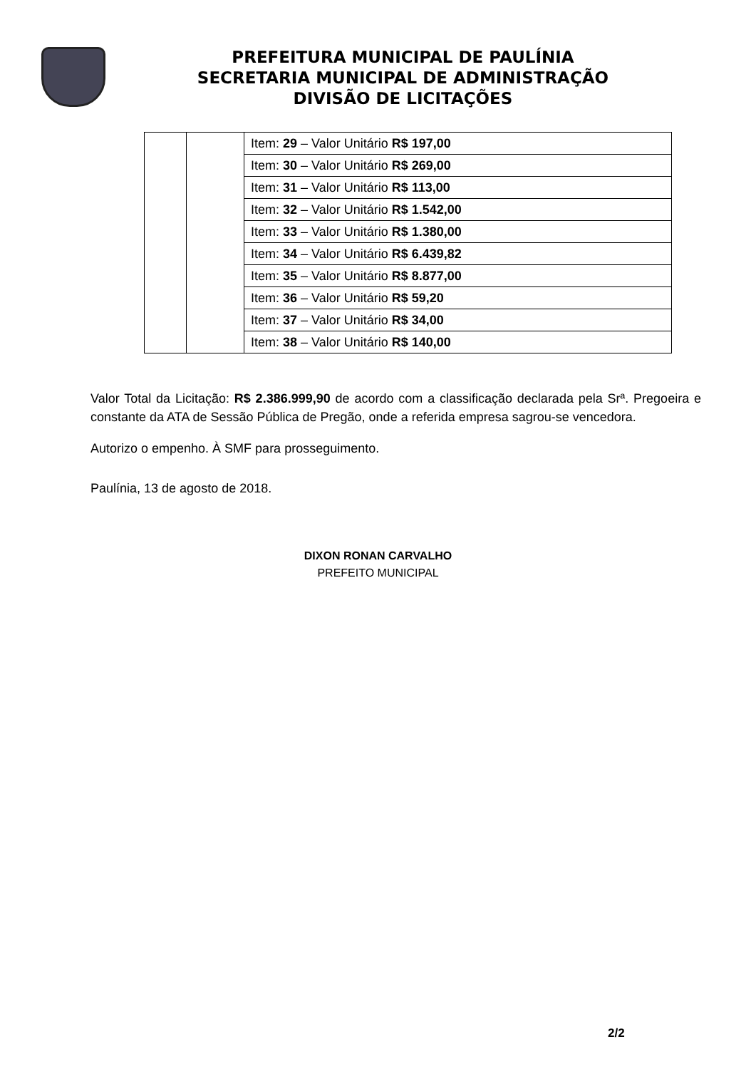PREFEITURA MUNICIPAL DE PAULÍNIA
SECRETARIA MUNICIPAL DE ADMINISTRAÇÃO
DIVISÃO DE LICITAÇÕES
| | | Item: 29 – Valor Unitário R$ 197,00 |
| | | Item: 30 – Valor Unitário R$ 269,00 |
| | | Item: 31 – Valor Unitário R$ 113,00 |
| | | Item: 32 – Valor Unitário R$ 1.542,00 |
| | | Item: 33 – Valor Unitário R$ 1.380,00 |
| | | Item: 34 – Valor Unitário R$ 6.439,82 |
| | | Item: 35 – Valor Unitário R$ 8.877,00 |
| | | Item: 36 – Valor Unitário R$ 59,20 |
| | | Item: 37 – Valor Unitário R$ 34,00 |
| | | Item: 38 – Valor Unitário R$ 140,00 |
Valor Total da Licitação: R$ 2.386.999,90 de acordo com a classificação declarada pela Srª. Pregoeira e constante da ATA de Sessão Pública de Pregão, onde a referida empresa sagrou-se vencedora.
Autorizo o empenho. À SMF para prosseguimento.
Paulínia, 13 de agosto de 2018.
DIXON RONAN CARVALHO
PREFEITO MUNICIPAL
2/2